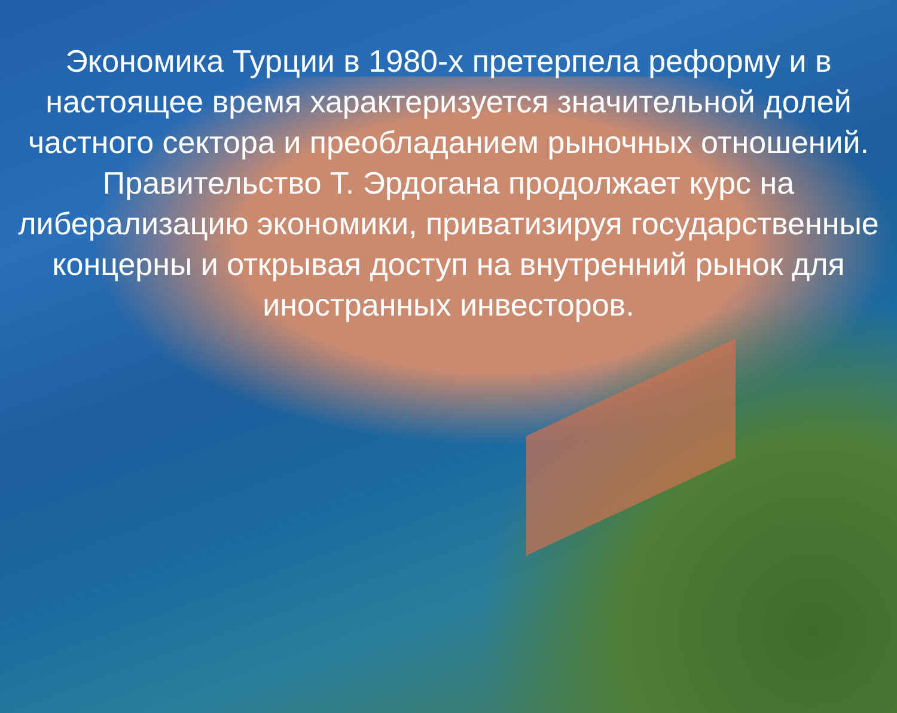Экономика Турции в 1980-х претерпела реформу и в настоящее время характеризуется значительной долей частного сектора и преобладанием рыночных отношений. Правительство Т. Эрдогана продолжает курс на либерализацию экономики, приватизируя государственные концерны и открывая доступ на внутренний рынок для иностранных инвесторов.